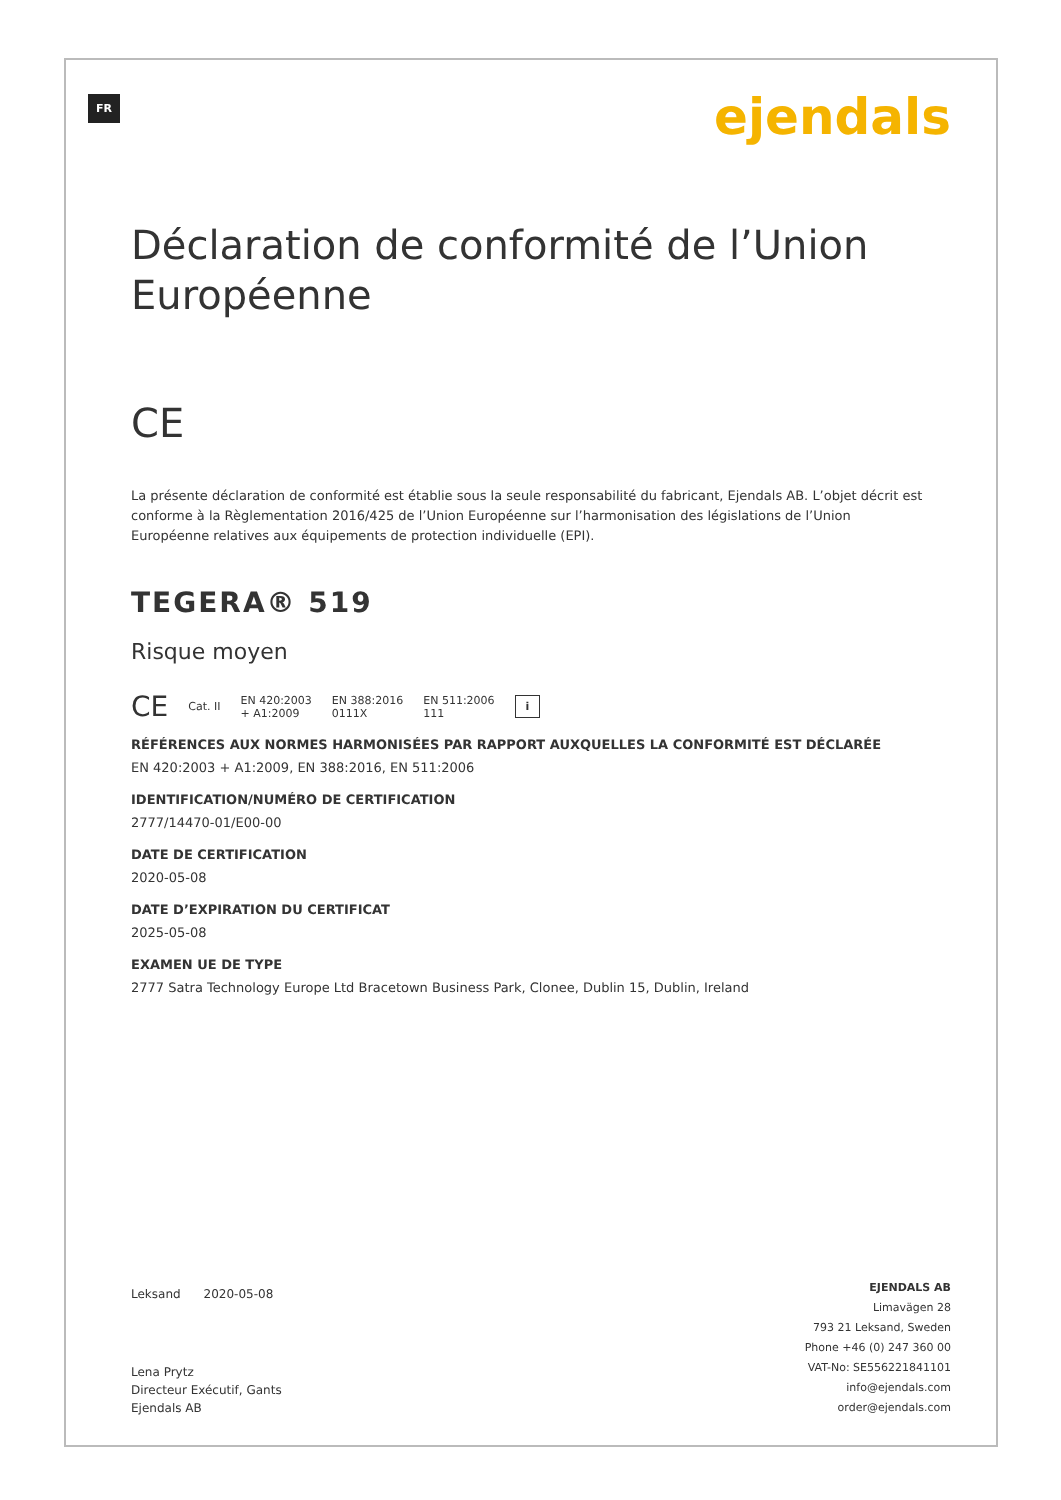FR ejendals
Déclaration de conformité de l’Union Européenne
CE
La présente déclaration de conformité est établie sous la seule responsabilité du fabricant, Ejendals AB. L’objet décrit est conforme à la Règlementation 2016/425 de l’Union Européenne sur l’harmonisation des législations de l’Union Européenne relatives aux équipements de protection individuelle (EPI).
TEGERA® 519
Risque moyen
CE Cat. II EN 420:2003
+ A1:2009 EN 388:2016
0111X EN 511:2006
111 i
RÉFÉRENCES AUX NORMES HARMONISÉES PAR RAPPORT AUXQUELLES LA CONFORMITÉ EST DÉCLARÉE
EN 420:2003 + A1:2009, EN 388:2016, EN 511:2006
IDENTIFICATION/NUMÉRO DE CERTIFICATION
2777/14470-01/E00-00
DATE DE CERTIFICATION
2020-05-08
DATE D’EXPIRATION DU CERTIFICAT
2025-05-08
EXAMEN UE DE TYPE
2777 Satra Technology Europe Ltd Bracetown Business Park, Clonee, Dublin 15, Dublin, Ireland
Leksand 2020-05-08
Lena Prytz
Directeur Exécutif, Gants
Ejendals AB
EJENDALS AB
Limavägen 28
793 21 Leksand, Sweden
Phone +46 (0) 247 360 00
VAT-No: SE556221841101
info@ejendals.com
order@ejendals.com